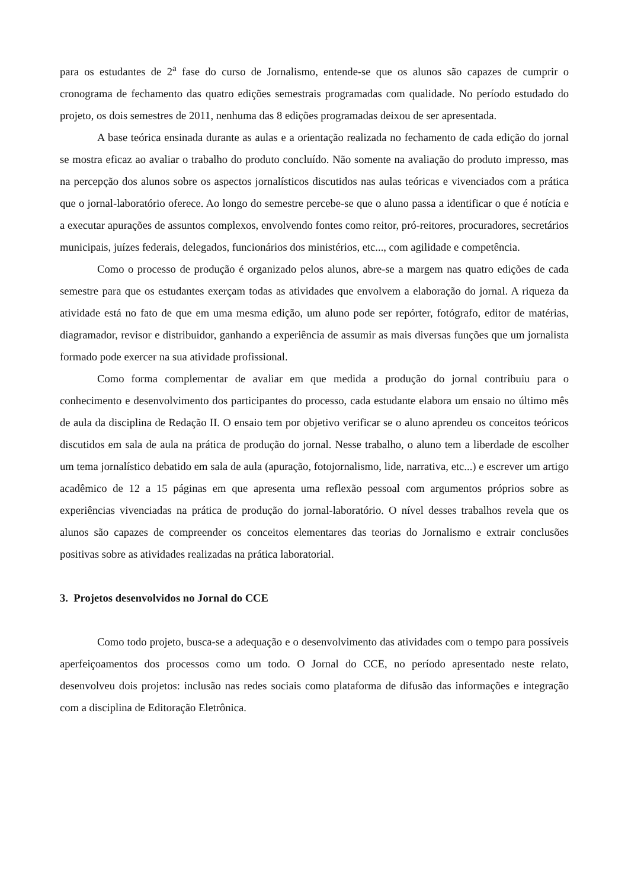para os estudantes de 2<sup>a</sup> fase do curso de Jornalismo, entende-se que os alunos são capazes de cumprir o cronograma de fechamento das quatro edições semestrais programadas com qualidade. No período estudado do projeto, os dois semestres de 2011, nenhuma das 8 edições programadas deixou de ser apresentada.
A base teórica ensinada durante as aulas e a orientação realizada no fechamento de cada edição do jornal se mostra eficaz ao avaliar o trabalho do produto concluído. Não somente na avaliação do produto impresso, mas na percepção dos alunos sobre os aspectos jornalísticos discutidos nas aulas teóricas e vivenciados com a prática que o jornal-laboratório oferece. Ao longo do semestre percebe-se que o aluno passa a identificar o que é notícia e a executar apurações de assuntos complexos, envolvendo fontes como reitor, pró-reitores, procuradores, secretários municipais, juízes federais, delegados, funcionários dos ministérios, etc..., com agilidade e competência.
Como o processo de produção é organizado pelos alunos, abre-se a margem nas quatro edições de cada semestre para que os estudantes exerçam todas as atividades que envolvem a elaboração do jornal. A riqueza da atividade está no fato de que em uma mesma edição, um aluno pode ser repórter, fotógrafo, editor de matérias, diagramador, revisor e distribuidor, ganhando a experiência de assumir as mais diversas funções que um jornalista formado pode exercer na sua atividade profissional.
Como forma complementar de avaliar em que medida a produção do jornal contribuiu para o conhecimento e desenvolvimento dos participantes do processo, cada estudante elabora um ensaio no último mês de aula da disciplina de Redação II. O ensaio tem por objetivo verificar se o aluno aprendeu os conceitos teóricos discutidos em sala de aula na prática de produção do jornal. Nesse trabalho, o aluno tem a liberdade de escolher um tema jornalístico debatido em sala de aula (apuração, fotojornalismo, lide, narrativa, etc...) e escrever um artigo acadêmico de 12 a 15 páginas em que apresenta uma reflexão pessoal com argumentos próprios sobre as experiências vivenciadas na prática de produção do jornal-laboratório. O nível desses trabalhos revela que os alunos são capazes de compreender os conceitos elementares das teorias do Jornalismo e extrair conclusões positivas sobre as atividades realizadas na prática laboratorial.
3. Projetos desenvolvidos no Jornal do CCE
Como todo projeto, busca-se a adequação e o desenvolvimento das atividades com o tempo para possíveis aperfeiçoamentos dos processos como um todo. O Jornal do CCE, no período apresentado neste relato, desenvolveu dois projetos: inclusão nas redes sociais como plataforma de difusão das informações e integração com a disciplina de Editoração Eletrônica.